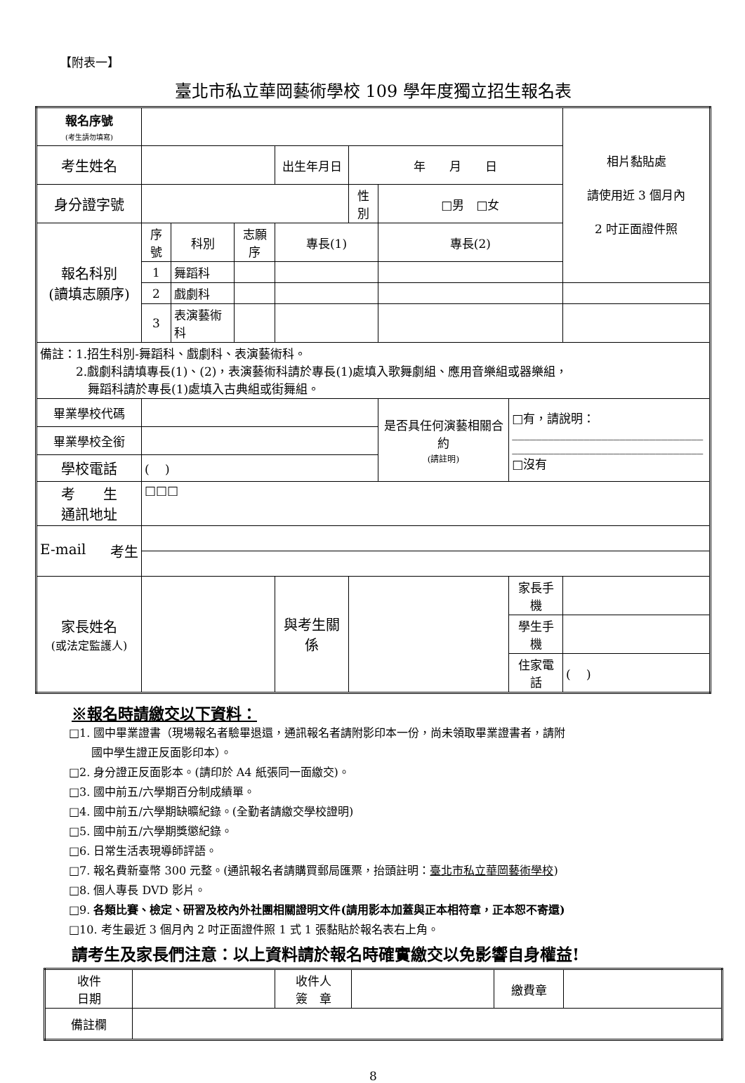【附表一】
臺北市私立華岡藝術學校 109 學年度獨立招生報名表
| 報名序號 (考生請勿填寫) | | | | | | | | 相片黏貼處 請使用近 3 個月內 2 吋正面證件照 |
| 考生姓名 | | | | 出生年月日 | 年 月 日 | | | |
| 身分證字號 | | | | | 性別 | □男 □女 | | |
| 報名科別 (讀填志願序) | 序號 | 科別 | 志願序 | 專長(1) | | 專長(2) | | |
| | 1 | 舞蹈科 | | | | | | |
| | 2 | 戲劇科 | | | | | | |
| | 3 | 表演藝術科 | | | | | | |
| 備註：1.招生科別-舞蹈科、戲劇科、表演藝術科。 2.戲劇科請填專長(1)、(2)，表演藝術科請於專長(1)處填入歌舞劇組、應用音樂組或器樂組， 舞蹈科請於專長(1)處填入古典組或街舞組。 | | | | | | | | |
| 畢業學校代碼 | | | | | | 是否具任何演藝相關合約 (請註明) | □有，請說明： ________________________________ ________________________________ □沒有 | |
| 畢業學校全銜 | | | | | | | | |
| 學校電話 | ( ) | | | | | | | |
| 考 生 通訊地址 | □□□ | | | | | | | |
| E-mail 考生 | | | | | | | | |
| 家長姓名 (或法定監護人) | | | | 與考生關係 | | | 家長手機 | |
| | | | | | | | 學生手機 | |
| | | | | | | | 住家電話 | ( ) |
※報名時請繳交以下資料：
□1. 國中畢業證書（現場報名者驗畢退還，通訊報名者請附影印本一份，尚未領取畢業證書者，請附
　　國中學生證正反面影印本）。
□2. 身分證正反面影本。(請印於 A4 紙張同一面繳交)。
□3. 國中前五/六學期百分制成績單。
□4. 國中前五/六學期缺曠紀錄。(全勤者請繳交學校證明)
□5. 國中前五/六學期獎懲紀錄。
□6. 日常生活表現導師評語。
□7. 報名費新臺幣 300 元整。(通訊報名者請購買郵局匯票，抬頭註明：臺北市私立華岡藝術學校)
□8. 個人專長 DVD 影片。
□9. 各類比賽、檢定、研習及校內外社團相關證明文件(請用影本加蓋與正本相符章，正本恕不寄還)
□10. 考生最近 3 個月內 2 吋正面證件照 1 式 1 張黏貼於報名表右上角。
請考生及家長們注意：以上資料請於報名時確實繳交以免影響自身權益!
| 收件 日期 | | 收件人 簽 章 | | 繳費章 | |
| 備註欄 | | | | | |
8